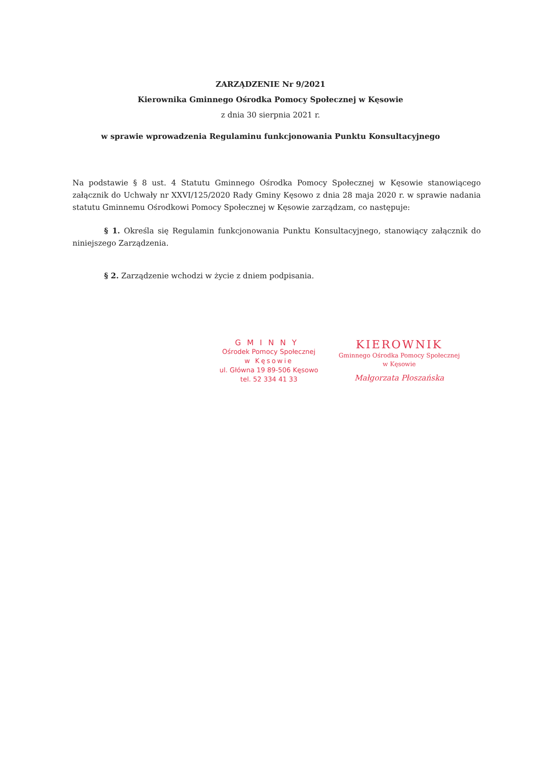ZARZĄDZENIE Nr 9/2021
Kierownika Gminnego Ośrodka Pomocy Społecznej w Kęsowie
z dnia 30 sierpnia 2021 r.
w sprawie wprowadzenia Regulaminu funkcjonowania Punktu Konsultacyjnego
Na podstawie § 8 ust. 4 Statutu Gminnego Ośrodka Pomocy Społecznej w Kęsowie stanowiącego załącznik do Uchwały nr XXVI/125/2020 Rady Gminy Kęsowo z dnia 28 maja 2020 r. w sprawie nadania statutu Gminnemu Ośrodkowi Pomocy Społecznej w Kęsowie zarządzam, co następuje:
§ 1. Określa się Regulamin funkcjonowania Punktu Konsultacyjnego, stanowiący załącznik do niniejszego Zarządzenia.
§ 2. Zarządzenie wchodzi w życie z dniem podpisania.
GMINNY
Ośrodek Pomocy Społecznej
w Kęsowie
ul. Główna 19 89-506 Kęsowo
tel. 52 334 41 33
KIEROWNIK
Gminnego Ośrodka Pomocy Społecznej
w Kęsowie
Małgorzata Płoszańska